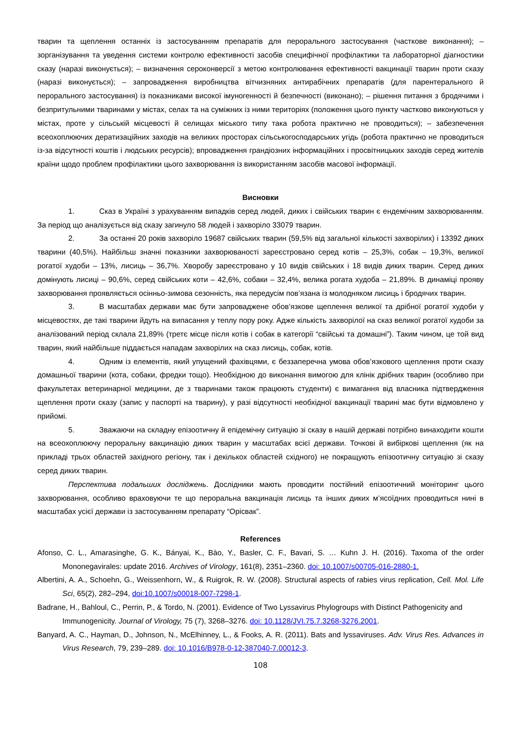тварин та щеплення останніх із застосуванням препаратів для перорального застосування (часткове виконання); – зорганізування та уведення системи контролю ефективності засобів специфічної профілактики та лабораторної діагностики сказу (наразі виконується); – визначення сероконверсії з метою контролювання ефективності вакцинації тварин проти сказу (наразі виконується); – запровадження виробництва вітчизняних антирабічних препаратів (для парентерального й перорального застосування) із показниками високої імуногенності й безпечності (виконано); – рішення питання з бродячими і безпритульними тваринами у містах, селах та на суміжних із ними територіях (положення цього пункту частково виконуються у містах, проте у сільській місцевості й селищах міського типу така робота практично не проводиться); – забезпечення всеохоплюючих дератизаційних заходів на великих просторах сільськогосподарських угідь (робота практично не проводиться із-за відсутності коштів і людських ресурсів); впровадження грандіозних інформаційних і просвітницьких заходів серед жителів країни щодо проблем профілактики цього захворювання із використанням засобів масової інформації.
Висновки
1. Сказ в Україні з урахуванням випадків серед людей, диких і свійських тварин є ендемічним захворюванням. За період що аналізується від сказу загинуло 58 людей і захворіло 33079 тварин.
2. За останні 20 років захворіло 19687 свійських тварин (59,5% від загальної кількості захворілих) і 13392 диких тварини (40,5%). Найбільш значні показники захворюваності зареєстровано серед котів – 25,3%, собак – 19,3%, великої рогатої худоби – 13%, лисиць – 36,7%. Хворобу зареєстровано у 10 видів свійських і 18 видів диких тварин. Серед диких домінують лисиці – 90,6%, серед свійських коти – 42,6%, собаки – 32,4%, велика рогата худоба – 21,89%. В динаміці прояву захворювання проявляється осінньо-зимова сезонність, яка передусім пов’язана із молодняком лисиць і бродячих тварин.
3. В масштабах держави має бути запроваджене обов’язкове щеплення великої та дрібної рогатої худоби у місцевостях, де такі тварини йдуть на випасання у теплу пору року. Адже кількість захворілої на сказ великої рогатої худоби за аналізований період склала 21,89% (третє місце після котів і собак в категорії “свійські та домашні”). Таким чином, це той вид тварин, який найбільше піддається нападам захворілих на сказ лисиць, собак, котів.
4. Одним із елементів, який упущений фахівцями, є беззаперечна умова обов’язкового щеплення проти сказу домашньої тварини (кота, собаки, фредки тощо). Необхідною до виконання вимогою для клінік дрібних тварин (особливо при факультетах ветеринарної медицини, де з тваринами також працюють студенти) є вимагання від власника підтвердження щеплення проти сказу (запис у паспорті на тварину), у разі відсутності необхідної вакцинації тварині має бути відмовлено у прийомі.
5. Зважаючи на складну епізоотичну й епідемічну ситуацію зі сказу в нашій державі потрібно винаходити кошти на всеохоплюючу пероральну вакцинацію диких тварин у масштабах всієї держави. Точкові й вибіркові щеплення (як на прикладі трьох областей західного регіону, так і декількох областей східного) не покращують епізоотичну ситуацію зі сказу серед диких тварин.
Перспектива подальших досліджень. Дослідники мають проводити постійний епізоотичний моніторинг цього захворювання, особливо враховуючи те що пероральна вакцинація лисиць та інших диких м’ясоїдних проводиться нині в масштабах усієї держави із застосуванням препарату “Орісвак”.
References
Afonso, C. L., Amarasinghe, G. K., Bányai, K., Bào, Y., Basler, C. F., Bavari, S. … Kuhn J. H. (2016). Taxoma of the order Mononegavirales: update 2016. Archives of Virology, 161(8), 2351–2360. doi: 10.1007/s00705-016-2880-1.
Albertini, A. A., Schoehn, G., Weissenhorn, W., & Ruigrok, R. W. (2008). Structural aspects of rabies virus replication, Cell. Mol. Life Sci, 65(2), 282–294, doi:10.1007/s00018-007-7298-1.
Badrane, H., Bahloul, C., Perrin, P., & Tordo, N. (2001). Evidence of Two Lyssavirus Phylogroups with Distinct Pathogenicity and Immunogenicity. Journal of Virology, 75 (7), 3268–3276. doi: 10.1128/JVI.75.7.3268-3276.2001.
Banyard, A. C., Hayman, D., Johnson, N., McElhinney, L., & Fooks, A. R. (2011). Bats and lyssaviruses. Adv. Virus Res. Advances in Virus Research, 79, 239–289. doi: 10.1016/B978-0-12-387040-7.00012-3.
108